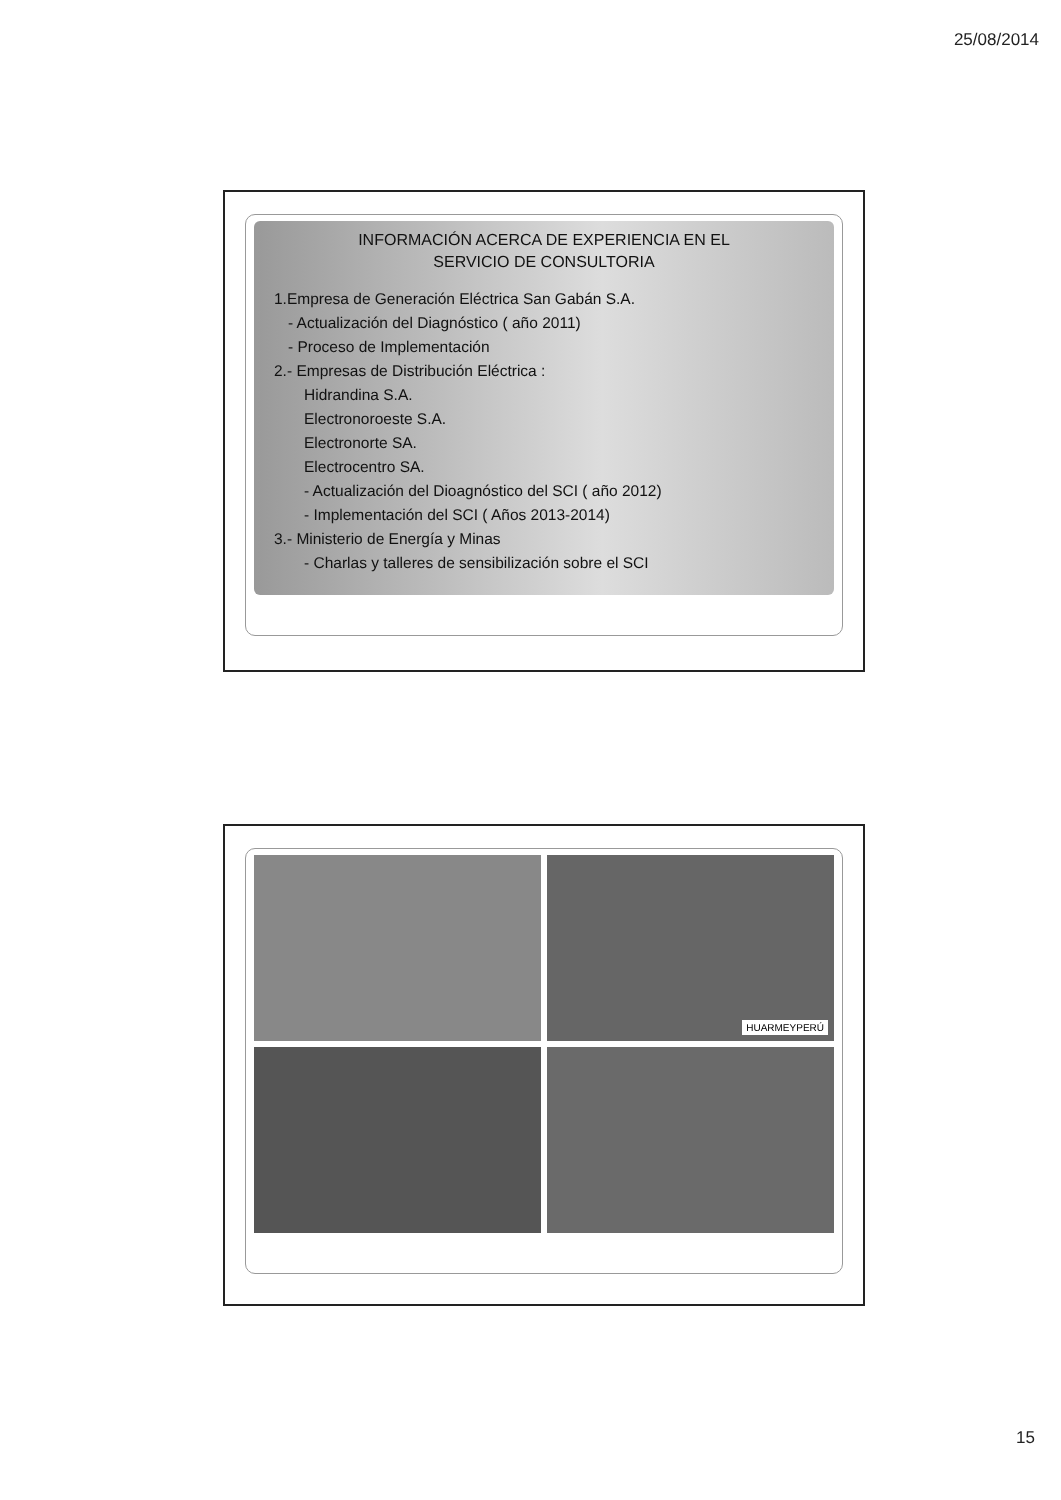25/08/2014
INFORMACIÓN ACERCA DE EXPERIENCIA EN EL
SERVICIO DE CONSULTORIA
1.Empresa de Generación Eléctrica San Gabán S.A.
- Actualización del Diagnóstico ( año 2011)
- Proceso de Implementación
2.- Empresas de Distribución Eléctrica :
Hidrandina S.A.
Electronoroeste S.A.
Electronorte SA.
Electrocentro SA.
- Actualización del Dioagnóstico del SCI ( año 2012)
- Implementación del SCI ( Años 2013-2014)
3.- Ministerio de Energía y Minas
- Charlas y talleres de sensibilización sobre el SCI
HUARMEYPERÚ
15